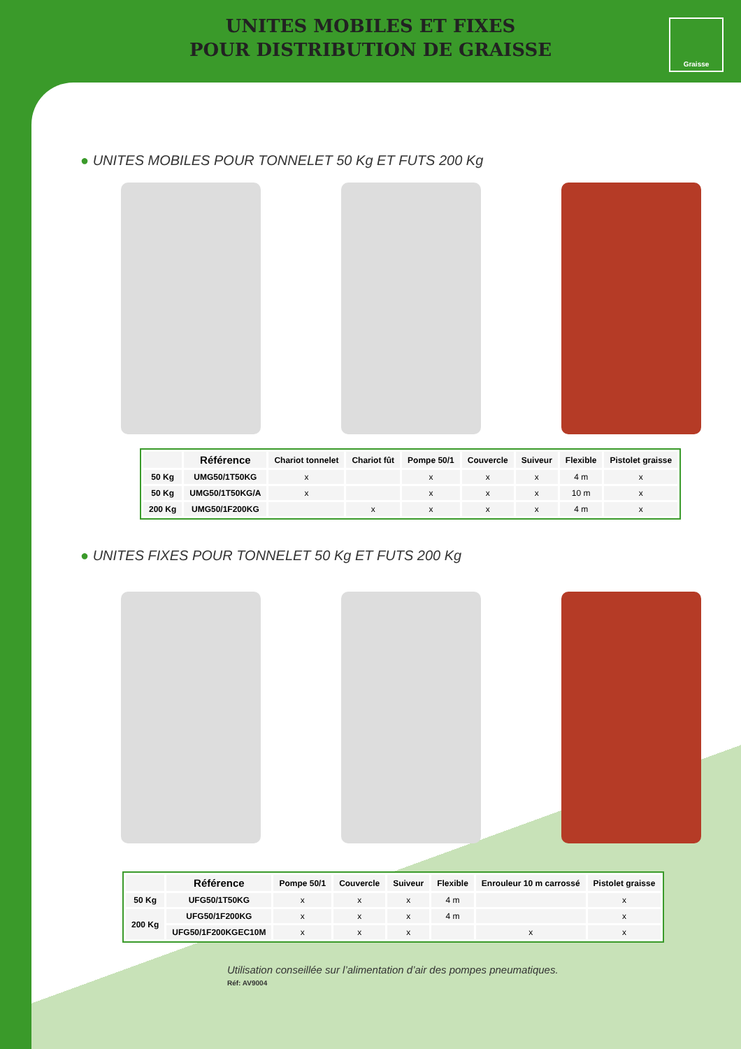UNITES MOBILES ET FIXES
POUR DISTRIBUTION DE GRAISSE
Graisse
● UNITES MOBILES POUR TONNELET 50 Kg ET FUTS 200 Kg
| | Référence | Chariot tonnelet | Chariot fût | Pompe 50/1 | Couvercle | Suiveur | Flexible | Pistolet graisse |
| --- | --- | --- | --- | --- | --- | --- | --- | --- |
| 50 Kg | UMG50/1T50KG | x | | x | x | x | 4 m | x |
| 50 Kg | UMG50/1T50KG/A | x | | x | x | x | 10 m | x |
| 200 Kg | UMG50/1F200KG | | x | x | x | x | 4 m | x |
● UNITES FIXES POUR TONNELET 50 Kg ET FUTS 200 Kg
| | Référence | Pompe 50/1 | Couvercle | Suiveur | Flexible | Enrouleur 10 m carrossé | Pistolet graisse |
| --- | --- | --- | --- | --- | --- | --- | --- |
| 50 Kg | UFG50/1T50KG | x | x | x | 4 m | | x |
| 200 Kg | UFG50/1F200KG | x | x | x | 4 m | | x |
| | UFG50/1F200KGEC10M | x | x | x | | x | x |
Utilisation conseillée sur l’alimentation d’air des pompes pneumatiques.
Réf: AV9004